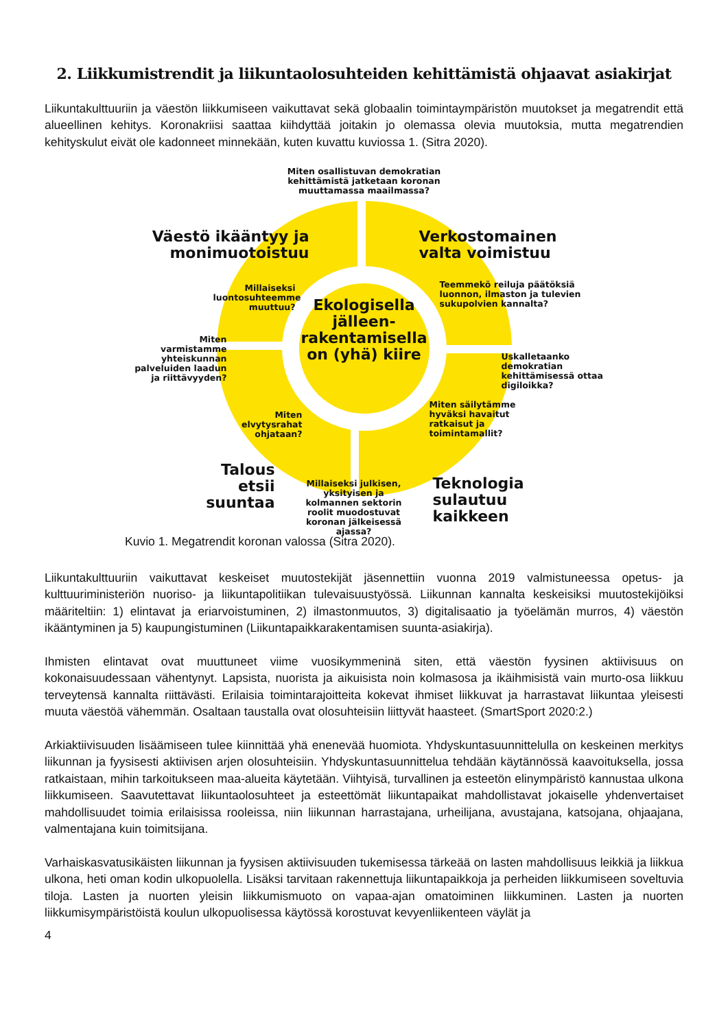2. Liikkumistrendit ja liikuntaolosuhteiden kehittämistä ohjaavat asiakirjat
Liikuntakulttuuriin ja väestön liikkumiseen vaikuttavat sekä globaalin toimintaympäristön muutokset ja megatrendit että alueellinen kehitys. Koronakriisi saattaa kiihdyttää joitakin jo olemassa olevia muutoksia, mutta megatrendien kehityskulut eivät ole kadonneet minnekään, kuten kuvattu kuviossa 1. (Sitra 2020).
Miten osallistuvan demokratian kehittämistä jatketaan koronan muuttamassa maailmassa?
Väestö ikääntyy ja monimuotoistuu
Verkostomainen valta voimistuu
Teemmekö reiluja päätöksiä luonnon, ilmaston ja tulevien sukupolvien kannalta?
Millaiseksi luontosuhteemme muuttuu?
Ekologisella jälleen-rakentamisella on (yhä) kiire
Miten varmistamme yhteiskunnan palveluiden laadun ja riittävyyden?
Uskalletaanko demokratian kehittämisessä ottaa digiloikka?
Miten elvytysrahat ohjataan?
Miten säilytämme hyväksi havaitut ratkaisut ja toimintamallit?
Talous etsii suuntaa
Teknologia sulautuu kaikkeen
Millaiseksi julkisen, yksityisen ja kolmannen sektorin roolit muodostuvat koronan jälkeisessä ajassa?
Kuvio 1. Megatrendit koronan valossa (Sitra 2020).
Liikuntakulttuuriin vaikuttavat keskeiset muutostekijät jäsennettiin vuonna 2019 valmistuneessa opetus- ja kulttuuriministeriön nuoriso- ja liikuntapolitiikan tulevaisuustyössä. Liikunnan kannalta keskeisiksi muutostekijöiksi määriteltiin: 1) elintavat ja eriarvoistuminen, 2) ilmastonmuutos, 3) digitalisaatio ja työelämän murros, 4) väestön ikääntyminen ja 5) kaupungistuminen (Liikuntapaikkarakentamisen suunta-asiakirja).
Ihmisten elintavat ovat muuttuneet viime vuosikymmeninä siten, että väestön fyysinen aktiivisuus on kokonaisuudessaan vähentynyt. Lapsista, nuorista ja aikuisista noin kolmasosa ja ikäihmisistä vain murto-osa liikkuu terveytensä kannalta riittävästi. Erilaisia toimintarajoitteita kokevat ihmiset liikkuvat ja harrastavat liikuntaa yleisesti muuta väestöä vähemmän. Osaltaan taustalla ovat olosuhteisiin liittyvät haasteet. (SmartSport 2020:2.)
Arkiaktiivisuuden lisäämiseen tulee kiinnittää yhä enenevää huomiota. Yhdyskuntasuunnittelulla on keskeinen merkitys liikunnan ja fyysisesti aktiivisen arjen olosuhteisiin. Yhdyskuntasuunnittelua tehdään käytännössä kaavoituksella, jossa ratkaistaan, mihin tarkoitukseen maa-alueita käytetään. Viihtyisä, turvallinen ja esteetön elinympäristö kannustaa ulkona liikkumiseen. Saavutettavat liikuntaolosuhteet ja esteettömät liikuntapaikat mahdollistavat jokaiselle yhdenvertaiset mahdollisuudet toimia erilaisissa rooleissa, niin liikunnan harrastajana, urheilijana, avustajana, katsojana, ohjaajana, valmentajana kuin toimitsijana.
Varhaiskasvatusikäisten liikunnan ja fyysisen aktiivisuuden tukemisessa tärkeää on lasten mahdollisuus leikkiä ja liikkua ulkona, heti oman kodin ulkopuolella. Lisäksi tarvitaan rakennettuja liikuntapaikkoja ja perheiden liikkumiseen soveltuvia tiloja. Lasten ja nuorten yleisin liikkumismuoto on vapaa-ajan omatoiminen liikkuminen. Lasten ja nuorten liikkumisympäristöistä koulun ulkopuolisessa käytössä korostuvat kevyenliikenteen väylät ja
4